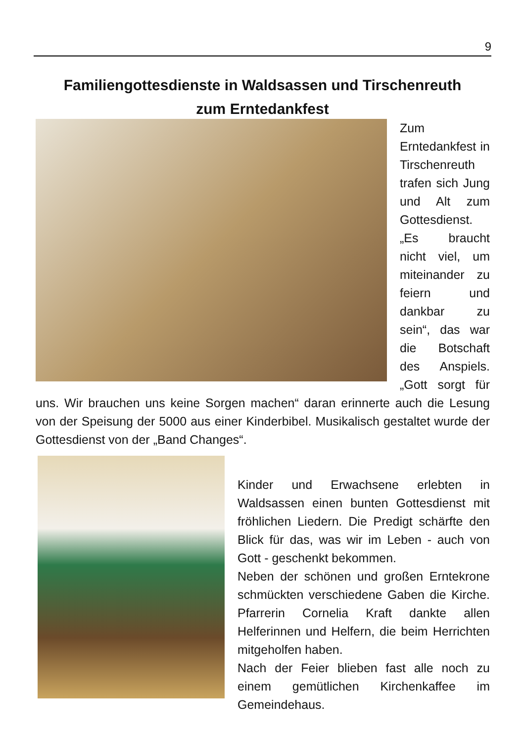9
Familiengottesdienste in Waldsassen und Tirschenreuth
zum Erntedankfest
Zum Erntedankfest in Tirschenreuth trafen sich Jung und Alt zum Gottesdienst. „Es braucht nicht viel, um miteinander zu feiern und dankbar zu sein“, das war die Botschaft des Anspiels. „Gott sorgt für uns. Wir brauchen uns keine Sorgen machen“ daran erinnerte auch die Lesung von der Speisung der 5000 aus einer Kinderbibel. Musikalisch gestaltet wurde der Gottesdienst von der „Band Changes“.
Kinder und Erwachsene erlebten in Waldsassen einen bunten Gottesdienst mit fröhlichen Liedern. Die Predigt schärfte den Blick für das, was wir im Leben - auch von Gott - geschenkt bekommen.
Neben der schönen und großen Erntekrone schmückten verschiedene Gaben die Kirche. Pfarrerin Cornelia Kraft dankte allen Helferinnen und Helfern, die beim Herrichten mitgeholfen haben.
Nach der Feier blieben fast alle noch zu einem gemütlichen Kirchenkaffee im Gemeindehaus.